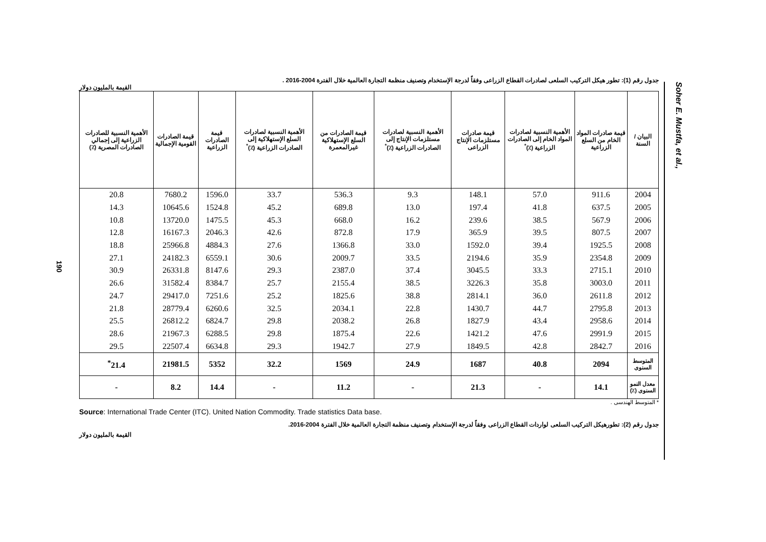190
جدول رقم (1): تطور هيكل التركيب السلعى لصادرات القطاع الزراعى وفقاً لدرجة الإستخدام وتصنيف منظمة التجارة العالمية خلال الفترة 2004-2016 .
القيمة بالمليون دولار
| البيان / السنة | قيمة صادرات المواد الخام من السلع الزراعية | الأهمية النسبية لصادرات المواد الخام إلى الصادرات الزراعية (٪)<sup>*</sup> | قيمة صادرات مستلزمات الإنتاج الزراعى | الأهمية النسبية لصادرات مستلزمات الإنتاج إلى الصادرات الزراعية (٪)<sup>*</sup> | قيمة الصادرات من السلع الإستهلاكية غيرالمعمرة | الأهمية النسبية لصادرات السلع الإستهلاكية إلى الصادرات الزراعية (٪)<sup>*</sup> | قيمة الصادرات الزراعية | قيمة الصادرات القومية الإجمالية | الأهمية النسبية للصادرات الزراعية إلى إجمالي الصادرات المصرية (٪) |
| --- | --- | --- | --- | --- | --- | --- | --- | --- | --- |
| 2004 | 911.6 | 57.0 | 148.1 | 9.3 | 536.3 | 33.7 | 1596.0 | 7680.2 | 20.8 |
| 2005 | 637.5 | 41.8 | 197.4 | 13.0 | 689.8 | 45.2 | 1524.8 | 10645.6 | 14.3 |
| 2006 | 567.9 | 38.5 | 239.6 | 16.2 | 668.0 | 45.3 | 1475.5 | 13720.0 | 10.8 |
| 2007 | 807.5 | 39.5 | 365.9 | 17.9 | 872.8 | 42.6 | 2046.3 | 16167.3 | 12.8 |
| 2008 | 1925.5 | 39.4 | 1592.0 | 33.0 | 1366.8 | 27.6 | 4884.3 | 25966.8 | 18.8 |
| 2009 | 2354.8 | 35.9 | 2194.6 | 33.5 | 2009.7 | 30.6 | 6559.1 | 24182.3 | 27.1 |
| 2010 | 2715.1 | 33.3 | 3045.5 | 37.4 | 2387.0 | 29.3 | 8147.6 | 26331.8 | 30.9 |
| 2011 | 3003.0 | 35.8 | 3226.3 | 38.5 | 2155.4 | 25.7 | 8384.7 | 31582.4 | 26.6 |
| 2012 | 2611.8 | 36.0 | 2814.1 | 38.8 | 1825.6 | 25.2 | 7251.6 | 29417.0 | 24.7 |
| 2013 | 2795.8 | 44.7 | 1430.7 | 22.8 | 2034.1 | 32.5 | 6260.6 | 28779.4 | 21.8 |
| 2014 | 2958.6 | 43.4 | 1827.9 | 26.8 | 2038.2 | 29.8 | 6824.7 | 26812.2 | 25.5 |
| 2015 | 2991.9 | 47.6 | 1421.2 | 22.6 | 1875.4 | 29.8 | 6288.5 | 21967.3 | 28.6 |
| 2016 | 2842.7 | 42.8 | 1849.5 | 27.9 | 1942.7 | 29.3 | 6634.8 | 22507.4 | 29.5 |
| المتوسط السنوى | 2094 | 40.8 | 1687 | 24.9 | 1569 | 32.2 | 5352 | 21981.5 | 21.4<sup>*</sup> |
| معدل النمو السنوى (٪) | 14.1 | - | 21.3 | - | 11.2 | - | 14.4 | 8.2 | - |
* المتوسط الهندسى .
Source: International Trade Center (ITC). United Nation Commodity. Trade statistics Data base.
جدول رقم (2): تطورهيكل التركيب السلعى لواردات القطاع الزراعى وفقاً لدرجة الإستخدام وتصنيف منظمة التجارة العالمية خلال الفترة 2004-2016.
القيمة بالمليون دولار
Soher E. Mustfa, et al.,